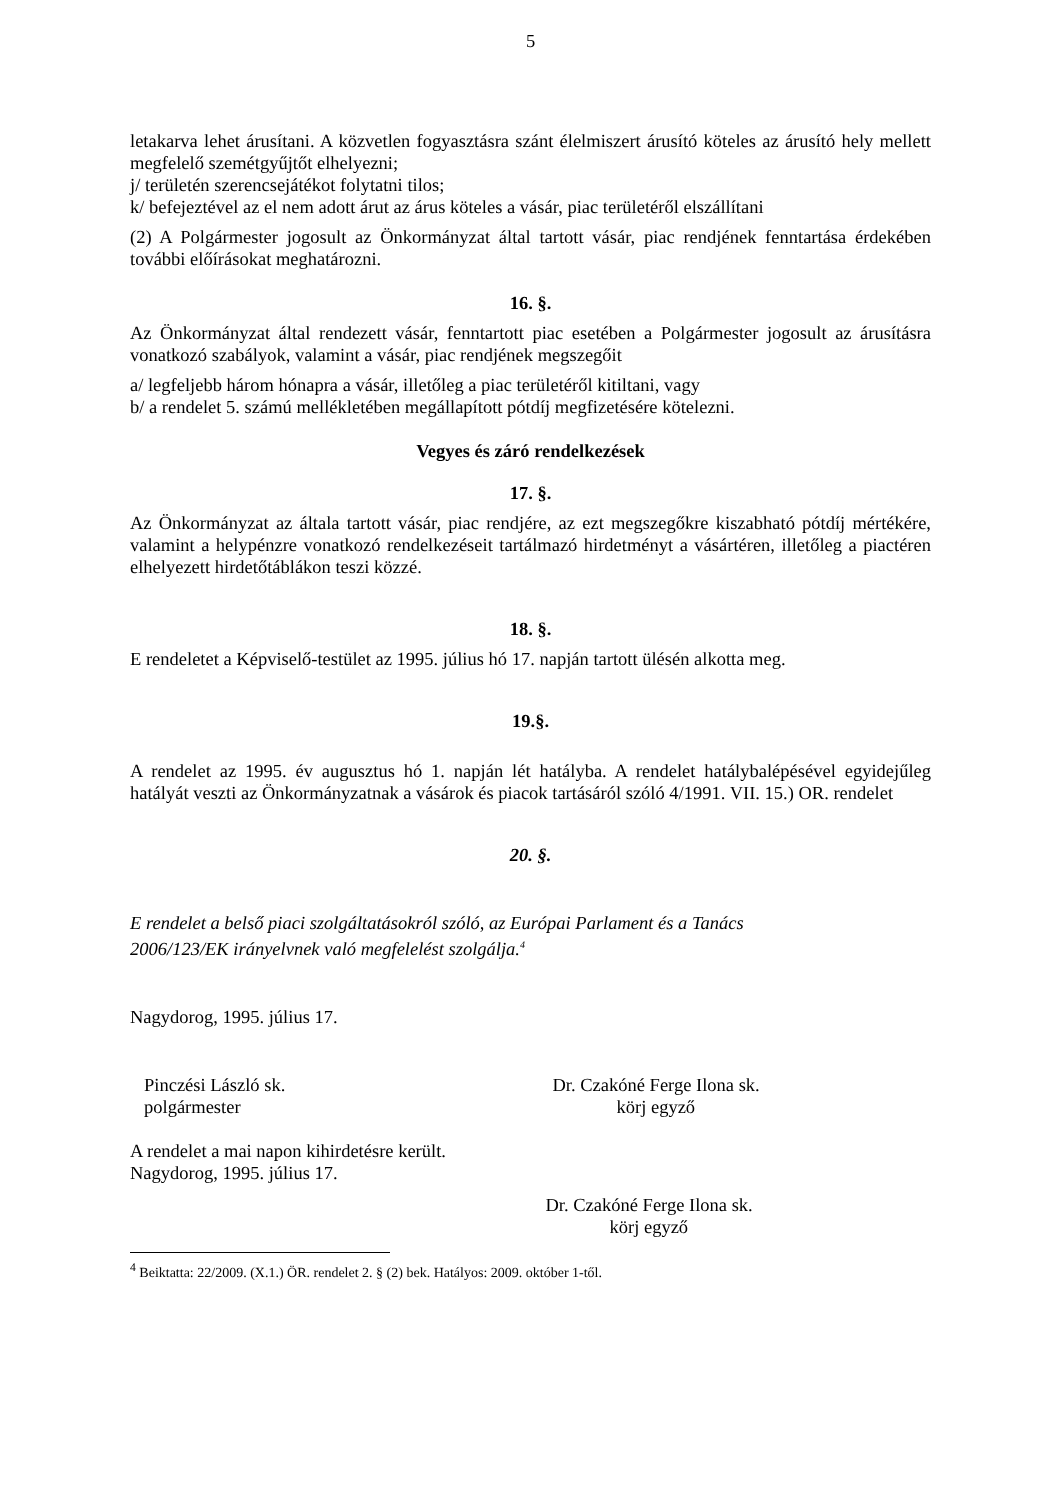5
letakarva lehet árusítani. A közvetlen fogyasztásra szánt élelmiszert árusító köteles az árusító hely mellett megfelelő szemétgyűjtőt elhelyezni;
j/ területén szerencsejátékot folytatni tilos;
k/ befejeztével az el nem adott árut az árus köteles a vásár, piac területéről elszállítani
(2) A Polgármester jogosult az Önkormányzat által tartott vásár, piac rendjének fenntartása érdekében további előírásokat meghatározni.
16. §.
Az Önkormányzat által rendezett vásár, fenntartott piac esetében a Polgármester jogosult az árusításra vonatkozó szabályok, valamint a vásár, piac rendjének megszegőit
a/ legfeljebb három hónapra a vásár, illetőleg a piac területéről kitiltani, vagy
b/ a rendelet 5. számú mellékletében megállapított pótdíj megfizetésére kötelezni.
Vegyes és záró rendelkezések
17. §.
Az Önkormányzat az általa tartott vásár, piac rendjére, az ezt megszegőkre kiszabható pótdíj mértékére, valamint a helypénzre vonatkozó rendelkezéseit tartálmazó hirdetményt a vásártéren, illetőleg a piactéren elhelyezett hirdetőtáblákon teszi közzé.
18. §.
E rendeletet a Képviselő-testület az 1995. július hó 17. napján tartott ülésén alkotta meg.
19.§.
A rendelet az 1995. év augusztus hó 1. napján lét hatályba. A rendelet hatálybalépésével egyidejűleg hatályát veszti az Önkormányzatnak a vásárok és piacok tartásáról szóló 4/1991. VII. 15.) OR. rendelet
20. §.
E rendelet a belső piaci szolgáltatásokról szóló, az Európai Parlament és a Tanács
2006/123/EK irányelvnek való megfelelést szolgálja.<sup>4</sup>
Nagydorog, 1995. július 17.
Pinczési László sk.
polgármester
Dr. Czakóné Ferge Ilona sk.
körj egyző
A rendelet a mai napon kihirdetésre került.
Nagydorog, 1995. július 17.
Dr. Czakóné Ferge Ilona sk.
körj egyző
<sup>4</sup> Beiktatta: 22/2009. (X.1.) ÖR. rendelet 2. § (2) bek. Hatályos: 2009. október 1-től.